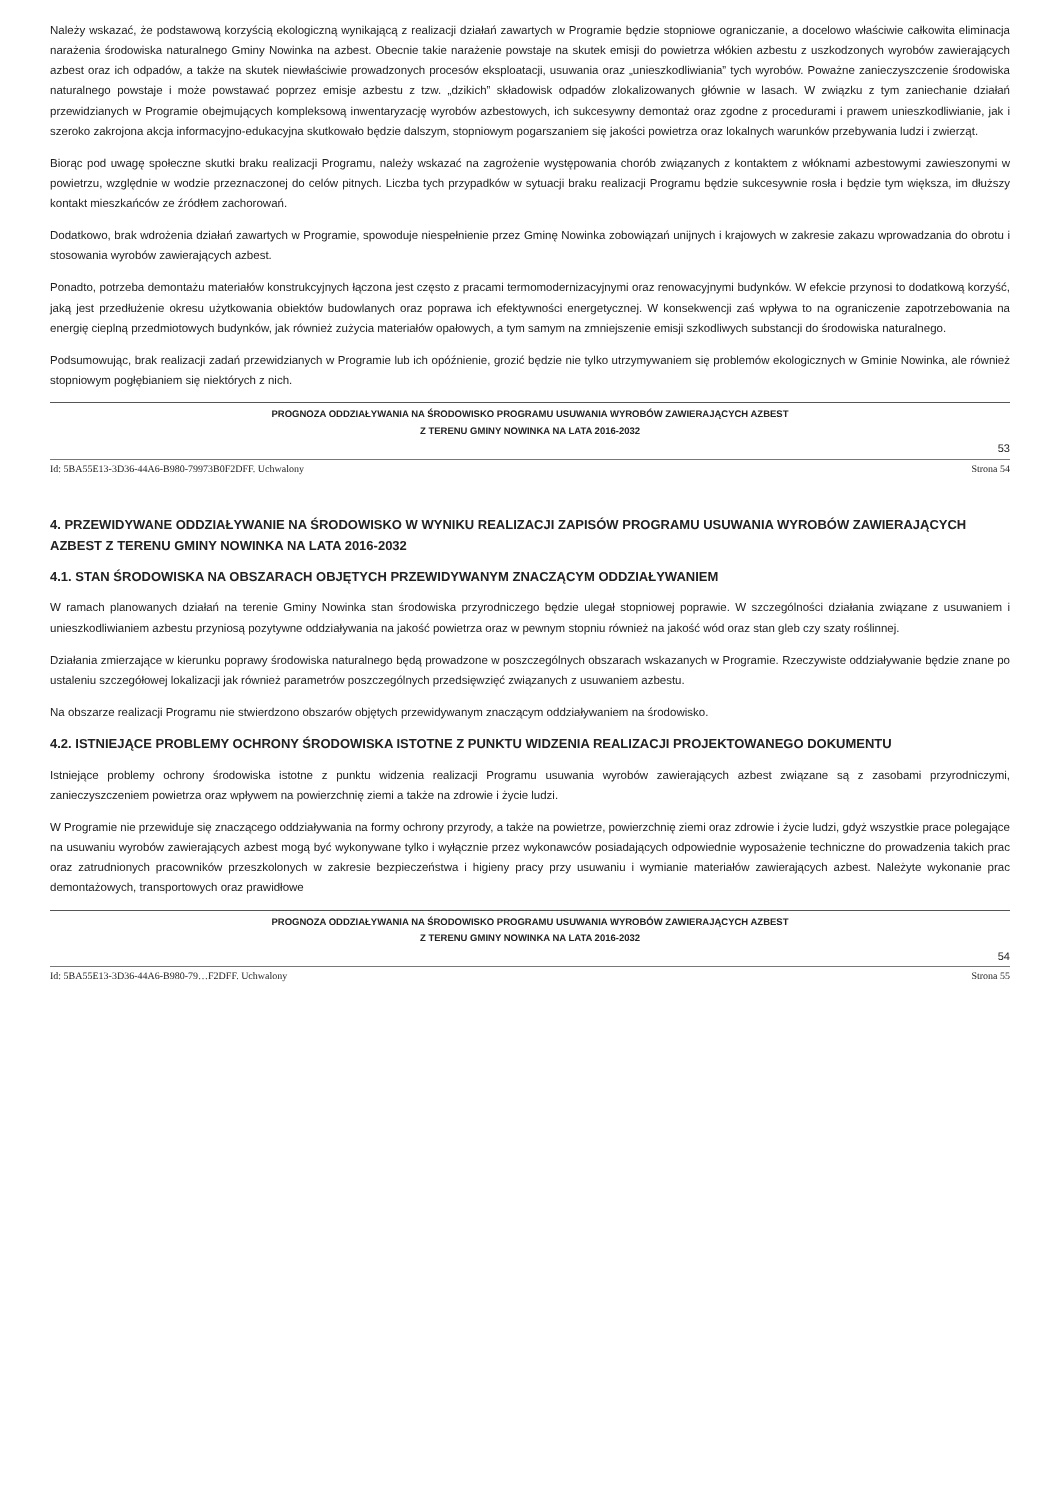Należy wskazać, że podstawową korzyścią ekologiczną wynikającą z realizacji działań zawartych w Programie będzie stopniowe ograniczanie, a docelowo właściwie całkowita eliminacja narażenia środowiska naturalnego Gminy Nowinka na azbest. Obecnie takie narażenie powstaje na skutek emisji do powietrza włókien azbestu z uszkodzonych wyrobów zawierających azbest oraz ich odpadów, a także na skutek niewłaściwie prowadzonych procesów eksploatacji, usuwania oraz „unieszkodliwiania” tych wyrobów. Poważne zanieczyszczenie środowiska naturalnego powstaje i może powstawać poprzez emisje azbestu z tzw. „dzikich” składowisk odpadów zlokalizowanych głównie w lasach. W związku z tym zaniechanie działań przewidzianych w Programie obejmujących kompleksową inwentaryzację wyrobów azbestowych, ich sukcesywny demontaż oraz zgodne z procedurami i prawem unieszkodliwianie, jak i szeroko zakrojona akcja informacyjno-edukacyjna skutkowało będzie dalszym, stopniowym pogarszaniem się jakości powietrza oraz lokalnych warunków przebywania ludzi i zwierząt.
Biorąc pod uwagę społeczne skutki braku realizacji Programu, należy wskazać na zagrożenie występowania chorób związanych z kontaktem z włóknami azbestowymi zawieszonymi w powietrzu, względnie w wodzie przeznaczonej do celów pitnych. Liczba tych przypadków w sytuacji braku realizacji Programu będzie sukcesywnie rosła i będzie tym większa, im dłuższy kontakt mieszkańców ze źródłem zachorowań.
Dodatkowo, brak wdrożenia działań zawartych w Programie, spowoduje niespełnienie przez Gminę Nowinka zobowiązań unijnych i krajowych w zakresie zakazu wprowadzania do obrotu i stosowania wyrobów zawierających azbest.
Ponadto, potrzeba demontażu materiałów konstrukcyjnych łączona jest często z pracami termomodernizacyjnymi oraz renowacyjnymi budynków. W efekcie przynosi to dodatkową korzyść, jaką jest przedłużenie okresu użytkowania obiektów budowlanych oraz poprawa ich efektywności energetycznej. W konsekwencji zaś wpływa to na ograniczenie zapotrzebowania na energię cieplną przedmiotowych budynków, jak również zużycia materiałów opałowych, a tym samym na zmniejszenie emisji szkodliwych substancji do środowiska naturalnego.
Podsumowując, brak realizacji zadań przewidzianych w Programie lub ich opóźnienie, grozić będzie nie tylko utrzymywaniem się problemów ekologicznych w Gminie Nowinka, ale również stopniowym pogłębianiem się niektórych z nich.
PROGNOZA ODDZIAŁYWANIA NA ŚRODOWISKO PROGRAMU USUWANIA WYROBÓW ZAWIERAJĄCYCH AZBEST
Z TERENU GMINY NOWINKA NA LATA 2016-2032
53
Id: 5BA55E13-3D36-44A6-B980-79973B0F2DFF. Uchwalony Strona 54
4. PRZEWIDYWANE ODDZIAŁYWANIE NA ŚRODOWISKO W WYNIKU REALIZACJI ZAPISÓW PROGRAMU USUWANIA WYROBÓW ZAWIERAJĄCYCH AZBEST Z TERENU GMINY NOWINKA NA LATA 2016-2032
4.1. STAN ŚRODOWISKA NA OBSZARACH OBJĘTYCH PRZEWIDYWANYM ZNACZĄCYM ODDZIAŁYWANIEM
W ramach planowanych działań na terenie Gminy Nowinka stan środowiska przyrodniczego będzie ulegał stopniowej poprawie. W szczególności działania związane z usuwaniem i unieszkodliwianiem azbestu przyniosą pozytywne oddziaływania na jakość powietrza oraz w pewnym stopniu również na jakość wód oraz stan gleb czy szaty roślinnej.
Działania zmierzające w kierunku poprawy środowiska naturalnego będą prowadzone w poszczególnych obszarach wskazanych w Programie. Rzeczywiste oddziaływanie będzie znane po ustaleniu szczegółowej lokalizacji jak również parametrów poszczególnych przedsięwzięć związanych z usuwaniem azbestu.
Na obszarze realizacji Programu nie stwierdzono obszarów objętych przewidywanym znaczącym oddziaływaniem na środowisko.
4.2. ISTNIEJĄCE PROBLEMY OCHRONY ŚRODOWISKA ISTOTNE Z PUNKTU WIDZENIA REALIZACJI PROJEKTOWANEGO DOKUMENTU
Istniejące problemy ochrony środowiska istotne z punktu widzenia realizacji Programu usuwania wyrobów zawierających azbest związane są z zasobami przyrodniczymi, zanieczyszczeniem powietrza oraz wpływem na powierzchnię ziemi a także na zdrowie i życie ludzi.
W Programie nie przewiduje się znaczącego oddziaływania na formy ochrony przyrody, a także na powietrze, powierzchnię ziemi oraz zdrowie i życie ludzi, gdyż wszystkie prace polegające na usuwaniu wyrobów zawierających azbest mogą być wykonywane tylko i wyłącznie przez wykonawców posiadających odpowiednie wyposażenie techniczne do prowadzenia takich prac oraz zatrudnionych pracowników przeszkolonych w zakresie bezpieczeństwa i higieny pracy przy usuwaniu i wymianie materiałów zawierających azbest. Należyte wykonanie prac demontażowych, transportowych oraz prawidłowe
PROGNOZA ODDZIAŁYWANIA NA ŚRODOWISKO PROGRAMU USUWANIA WYROBÓW ZAWIERAJĄCYCH AZBEST
Z TERENU GMINY NOWINKA NA LATA 2016-2032
54
Id: 5BA55E13-3D36-44A6-B980-79…F2DFF. Uchwalony Strona 55